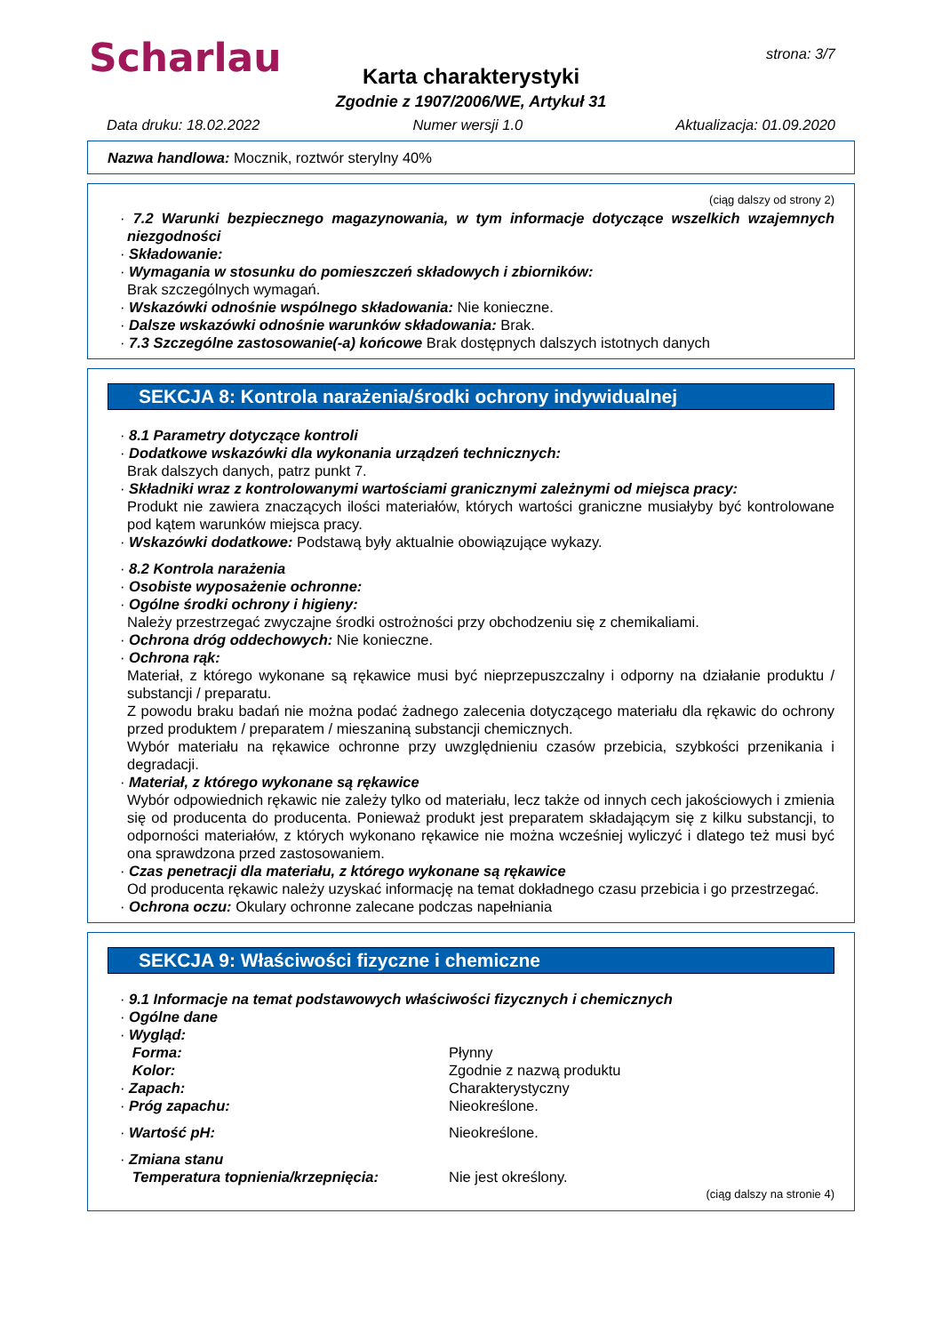Scharlau strona: 3/7
Karta charakterystyki
Zgodnie z 1907/2006/WE, Artykuł 31
Data druku: 18.02.2022 Numer wersji 1.0 Aktualizacja: 01.09.2020
Nazwa handlowa: Mocznik, roztwór sterylny 40%
(ciąg dalszy od strony 2)
· 7.2 Warunki bezpiecznego magazynowania, w tym informacje dotyczące wszelkich wzajemnych niezgodności
· Składowanie:
· Wymagania w stosunku do pomieszczeń składowych i zbiorników:
Brak szczególnych wymagań.
· Wskazówki odnośnie wspólnego składowania: Nie konieczne.
· Dalsze wskazówki odnośnie warunków składowania: Brak.
· 7.3 Szczególne zastosowanie(-a) końcowe Brak dostępnych dalszych istotnych danych
SEKCJA 8: Kontrola narażenia/środki ochrony indywidualnej
· 8.1 Parametry dotyczące kontroli
· Dodatkowe wskazówki dla wykonania urządzeń technicznych:
Brak dalszych danych, patrz punkt 7.
· Składniki wraz z kontrolowanymi wartościami granicznymi zależnymi od miejsca pracy:
Produkt nie zawiera znaczących ilości materiałów, których wartości graniczne musiałyby być kontrolowane pod kątem warunków miejsca pracy.
· Wskazówki dodatkowe: Podstawą były aktualnie obowiązujące wykazy.
· 8.2 Kontrola narażenia
· Osobiste wyposażenie ochronne:
· Ogólne środki ochrony i higieny:
Należy przestrzegać zwyczajne środki ostrożności przy obchodzeniu się z chemikaliami.
· Ochrona dróg oddechowych: Nie konieczne.
· Ochrona rąk:
Materiał, z którego wykonane są rękawice musi być nieprzepuszczalny i odporny na działanie produktu / substancji / preparatu.
Z powodu braku badań nie można podać żadnego zalecenia dotyczącego materiału dla rękawic do ochrony przed produktem / preparatem / mieszaniną substancji chemicznych.
Wybór materiału na rękawice ochronne przy uwzględnieniu czasów przebicia, szybkości przenikania i degradacji.
· Materiał, z którego wykonane są rękawice
Wybór odpowiednich rękawic nie zależy tylko od materiału, lecz także od innych cech jakościowych i zmienia się od producenta do producenta. Ponieważ produkt jest preparatem składającym się z kilku substancji, to odporności materiałów, z których wykonano rękawice nie można wcześniej wyliczyć i dlatego też musi być ona sprawdzona przed zastosowaniem.
· Czas penetracji dla materiału, z którego wykonane są rękawice
Od producenta rękawic należy uzyskać informację na temat dokładnego czasu przebicia i go przestrzegać.
· Ochrona oczu: Okulary ochronne zalecane podczas napełniania
SEKCJA 9: Właściwości fizyczne i chemiczne
· 9.1 Informacje na temat podstawowych właściwości fizycznych i chemicznych
· Ogólne dane
· Wygląd:
Forma: Płynny
Kolor: Zgodnie z nazwą produktu
· Zapach: Charakterystyczny
· Próg zapachu: Nieokreślone.
· Wartość pH: Nieokreślone.
· Zmiana stanu
Temperatura topnienia/krzepnięcia: Nie jest określony.
(ciąg dalszy na stronie 4)